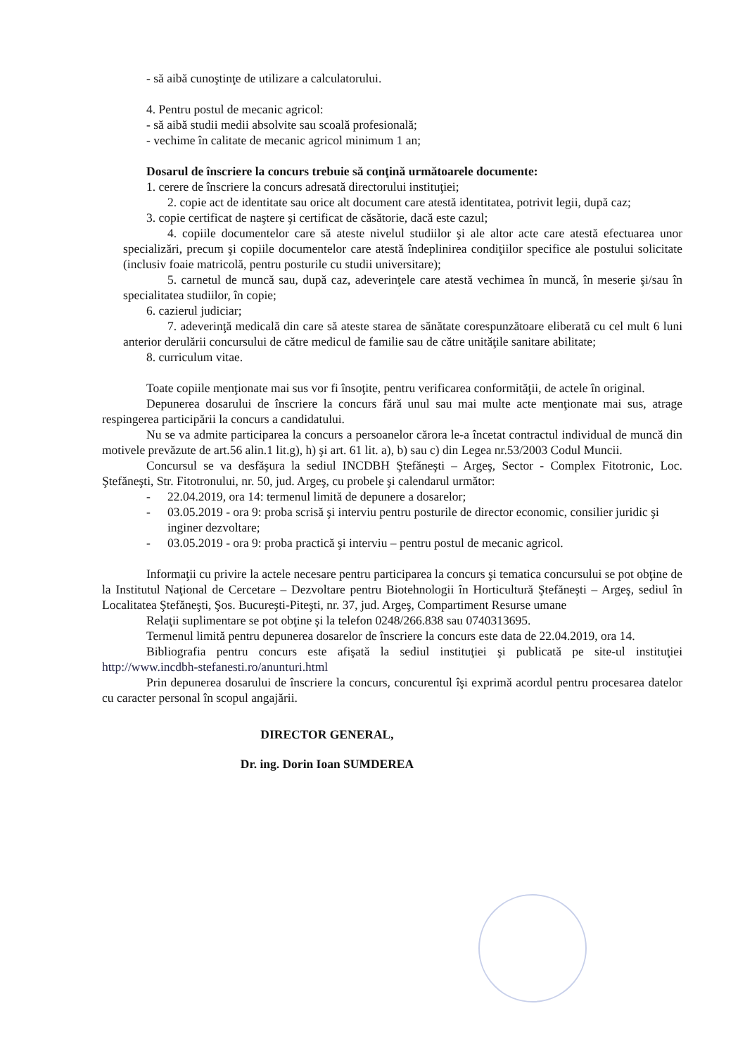- să aibă cunoştinţe de utilizare a calculatorului.
4. Pentru postul de mecanic agricol:
- să aibă studii medii absolvite sau scoală profesională;
- vechime în calitate de mecanic agricol minimum 1 an;
Dosarul de înscriere la concurs trebuie să conţină următoarele documente:
1. cerere de înscriere la concurs adresată directorului instituţiei;
2. copie act de identitate sau orice alt document care atestă identitatea, potrivit legii, după caz;
3. copie certificat de naştere şi certificat de căsătorie, dacă este cazul;
4. copiile documentelor care să ateste nivelul studiilor şi ale altor acte care atestă efectuarea unor specializări, precum şi copiile documentelor care atestă îndeplinirea condiţiilor specifice ale postului solicitate (inclusiv foaie matricolă, pentru posturile cu studii universitare);
5. carnetul de muncă sau, după caz, adeverinţele care atestă vechimea în muncă, în meserie şi/sau în specialitatea studiilor, în copie;
6. cazierul judiciar;
7. adeverinţă medicală din care să ateste starea de sănătate corespunzătoare eliberată cu cel mult 6 luni anterior derulării concursului de către medicul de familie sau de către unităţile sanitare abilitate;
8. curriculum vitae.
Toate copiile menţionate mai sus vor fi însoţite, pentru verificarea conformităţii, de actele în original.
Depunerea dosarului de înscriere la concurs fără unul sau mai multe acte menţionate mai sus, atrage respingerea participării la concurs a candidatului.
Nu se va admite participarea la concurs a persoanelor cărora le-a încetat contractul individual de muncă din motivele prevăzute de art.56 alin.1 lit.g), h) şi art. 61 lit. a), b) sau c) din Legea nr.53/2003 Codul Muncii.
Concursul se va desfăşura la sediul INCDBH Ştefăneşti – Argeş, Sector - Complex Fitotronic, Loc. Ştefăneşti, Str. Fitotronului, nr. 50, jud. Argeş, cu probele şi calendarul următor:
- 22.04.2019, ora 14: termenul limită de depunere a dosarelor;
- 03.05.2019 - ora 9: proba scrisă şi interviu pentru posturile de director economic, consilier juridic şi inginer dezvoltare;
- 03.05.2019 - ora 9: proba practică şi interviu – pentru postul de mecanic agricol.
Informaţii cu privire la actele necesare pentru participarea la concurs şi tematica concursului se pot obţine de la Institutul Naţional de Cercetare – Dezvoltare pentru Biotehnologii în Horticultură Ştefăneşti – Argeş, sediul în Localitatea Ştefăneşti, Şos. Bucureşti-Piteşti, nr. 37, jud. Argeş, Compartiment Resurse umane
Relaţii suplimentare se pot obţine şi la telefon 0248/266.838 sau 0740313695.
Termenul limită pentru depunerea dosarelor de înscriere la concurs este data de 22.04.2019, ora 14.
Bibliografia pentru concurs este afişată la sediul instituţiei şi publicată pe site-ul instituţiei http://www.incdbh-stefanesti.ro/anunturi.html
Prin depunerea dosarului de înscriere la concurs, concurentul îşi exprimă acordul pentru procesarea datelor cu caracter personal în scopul angajării.
DIRECTOR GENERAL,
Dr. ing. Dorin Ioan SUMDEREA